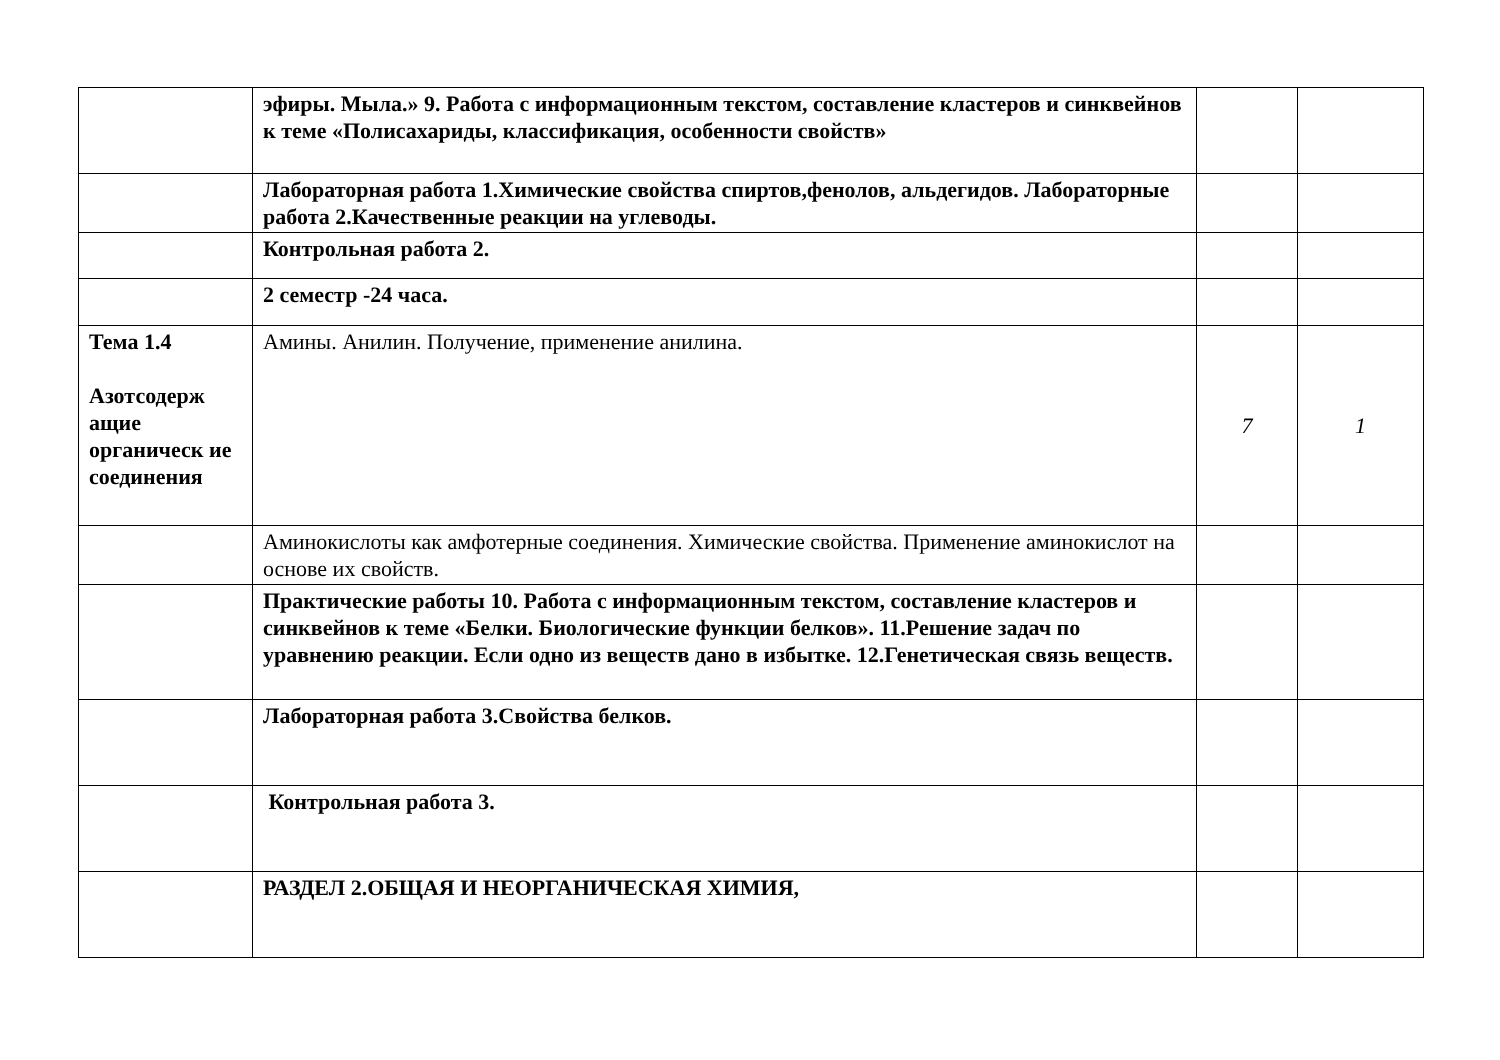| | эфиры. Мыла.» 9. Работа с информационным текстом, составление кластеров и синквейнов к теме «Полисахариды, классификация, особенности свойств» | | |
| | Лабораторная работа 1.Химические свойства спиртов,фенолов, альдегидов. Лабораторные работа 2.Качественные реакции на углеводы. | | |
| | Контрольная работа 2. | | |
| | 2 семестр -24 часа. | | |
| Тема 1.4 Азотсодерж ащие органическ ие соединения | Амины. Анилин. Получение, применение анилина. | 7 | 1 |
| | Аминокислоты как амфотерные соединения. Химические свойства. Применение аминокислот на основе их свойств. | | |
| | Практические работы 10. Работа с информационным текстом, составление кластеров и синквейнов к теме «Белки. Биологические функции белков». 11.Решение задач по уравнению реакции. Если одно из веществ дано в избытке. 12.Генетическая связь веществ. | | |
| | Лабораторная работа 3.Свойства белков. | | |
| | Контрольная работа 3. | | |
| | РАЗДЕЛ 2.ОБЩАЯ И НЕОРГАНИЧЕСКАЯ ХИМИЯ, | | |